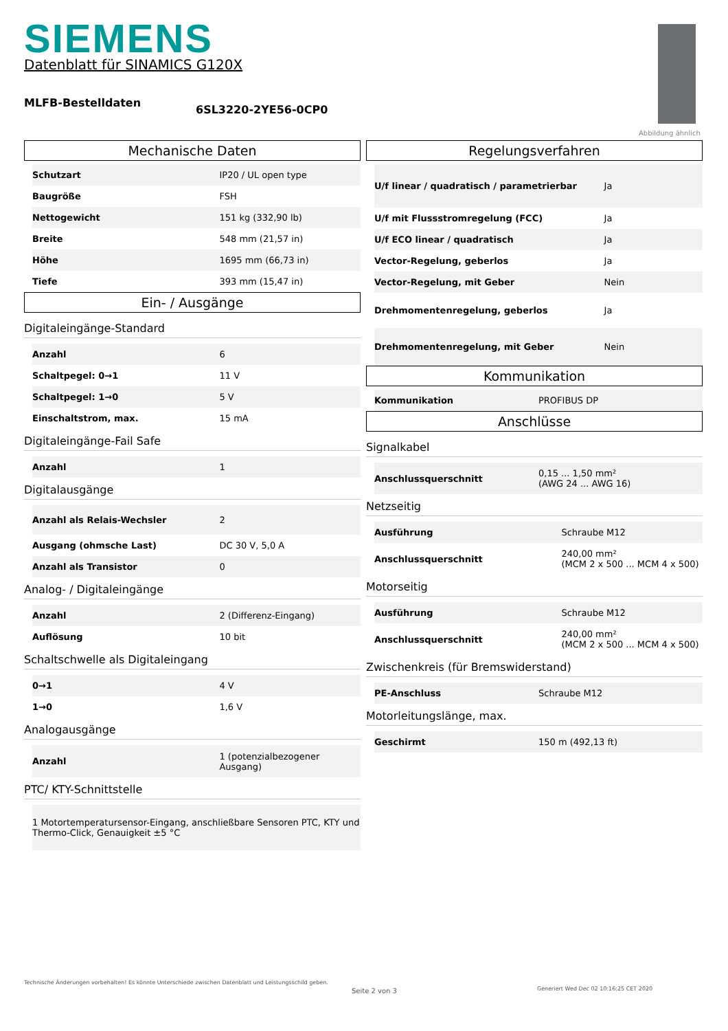SIEMENS
Datenblatt für SINAMICS G120X
MLFB-Bestelldaten
6SL3220-2YE56-0CP0
Abbildung ähnlich
Mechanische Daten
| Schutzart | IP20 / UL open type |
| Baugröße | FSH |
| Nettogewicht | 151 kg (332,90 lb) |
| Breite | 548 mm (21,57 in) |
| Höhe | 1695 mm (66,73 in) |
| Tiefe | 393 mm (15,47 in) |
Ein- / Ausgänge
Digitaleingänge-Standard
| Anzahl | 6 |
| Schaltpegel: 0→1 | 11 V |
| Schaltpegel: 1→0 | 5 V |
| Einschaltstrom, max. | 15 mA |
Digitaleingänge-Fail Safe
| Anzahl | 1 |
Digitalausgänge
| Anzahl als Relais-Wechsler | 2 |
| Ausgang (ohmsche Last) | DC 30 V, 5,0 A |
| Anzahl als Transistor | 0 |
Analog- / Digitaleingänge
| Anzahl | 2 (Differenz-Eingang) |
| Auflösung | 10 bit |
Schaltschwelle als Digitaleingang
| 0→1 | 4 V |
| 1→0 | 1,6 V |
Analogausgänge
| Anzahl | 1 (potenzialbezogener Ausgang) |
PTC/ KTY-Schnittstelle
| 1 Motortemperatursensor-Eingang, anschließbare Sensoren PTC, KTY und Thermo-Click, Genauigkeit ±5 °C |
Regelungsverfahren
| U/f linear / quadratisch / parametrierbar | Ja |
| U/f mit Flussstromregelung (FCC) | Ja |
| U/f ECO linear / quadratisch | Ja |
| Vector-Regelung, geberlos | Ja |
| Vector-Regelung, mit Geber | Nein |
| Drehmomentenregelung, geberlos | Ja |
| Drehmomentenregelung, mit Geber | Nein |
Kommunikation
| Kommunikation | PROFIBUS DP |
Anschlüsse
Signalkabel
| Anschlussquerschnitt | 0,15 ... 1,50 mm² (AWG 24 ... AWG 16) |
Netzseitig
| Ausführung | Schraube M12 |
| Anschlussquerschnitt | 240,00 mm² (MCM 2 x 500 ... MCM 4 x 500) |
Motorseitig
| Ausführung | Schraube M12 |
| Anschlussquerschnitt | 240,00 mm² (MCM 2 x 500 ... MCM 4 x 500) |
Zwischenkreis (für Bremswiderstand)
| PE-Anschluss | Schraube M12 |
Motorleitungslänge, max.
| Geschirmt | 150 m (492,13 ft) |
Technische Änderungen vorbehalten! Es könnte Unterschiede zwischen Datenblatt und Leistungsschild geben.
Seite 2 von 3
Generiert Wed Dec 02 10:16:25 CET 2020